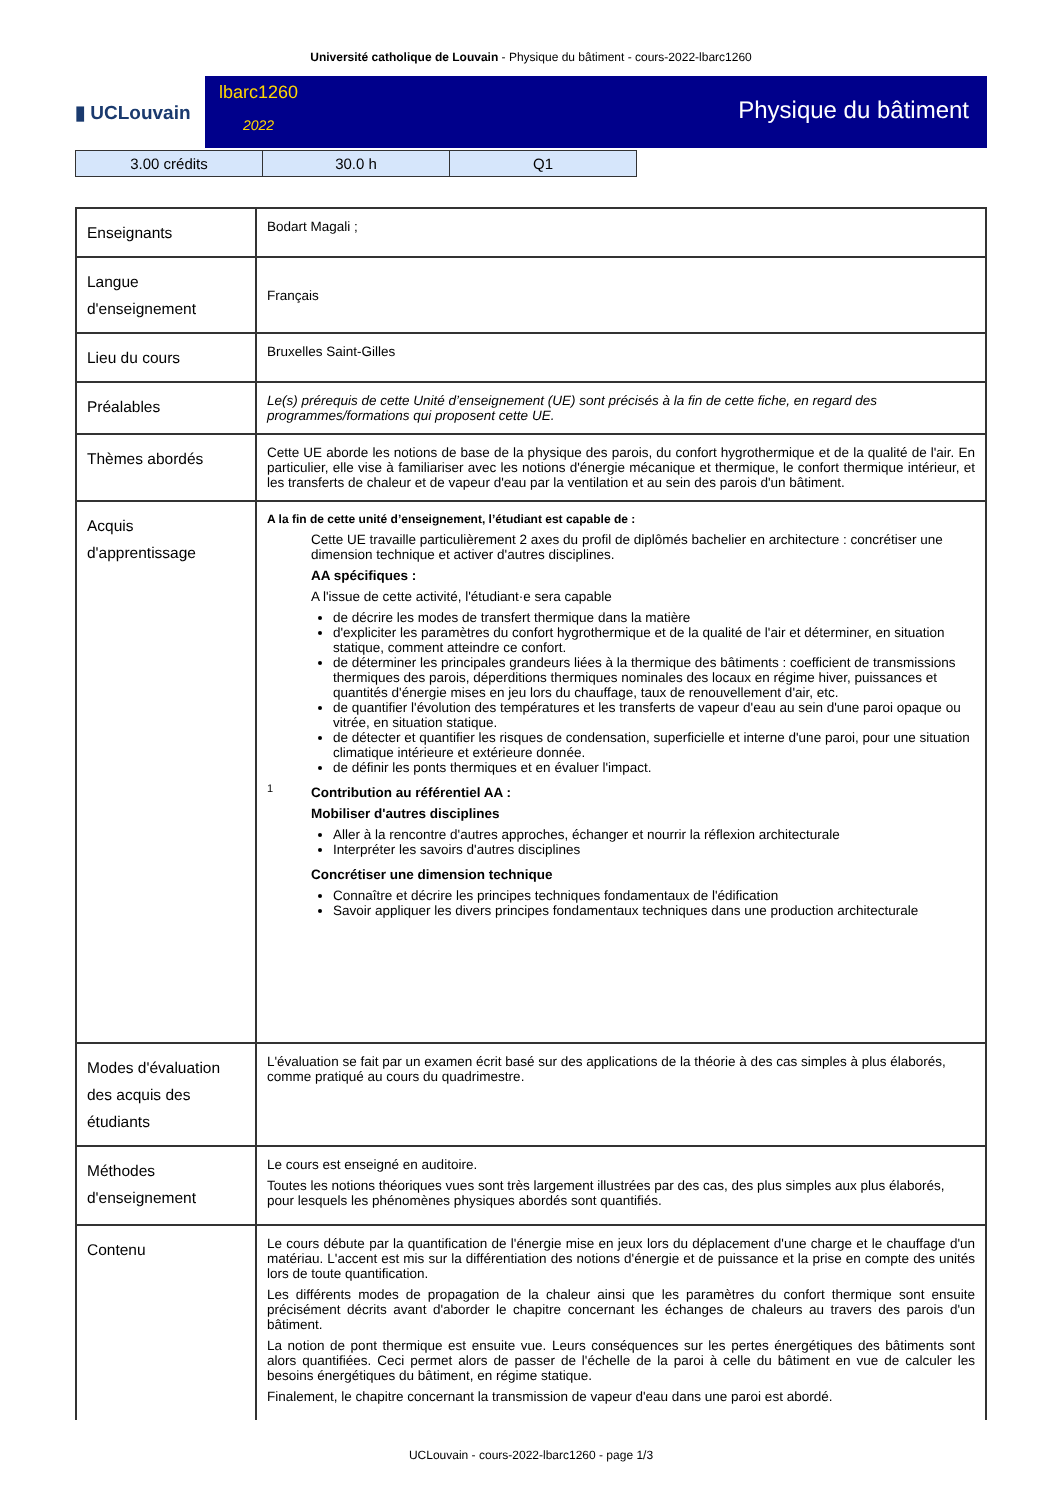Université catholique de Louvain - Physique du bâtiment - cours-2022-lbarc1260
▮ UCLouvain
lbarc1260
2022
Physique du bâtiment
| 3.00 crédits | 30.0 h | Q1 |
| Enseignants | Bodart Magali ; |
| Langue d'enseignement | Français |
| Lieu du cours | Bruxelles Saint-Gilles |
| Préalables | Le(s) prérequis de cette Unité d’enseignement (UE) sont précisés à la fin de cette fiche, en regard des programmes/formations qui proposent cette UE. |
| Thèmes abordés | Cette UE aborde les notions de base de la physique des parois, du confort hygrothermique et de la qualité de l'air. En particulier, elle vise à familiariser avec les notions d'énergie mécanique et thermique, le confort thermique intérieur, et les transferts de chaleur et de vapeur d'eau par la ventilation et au sein des parois d'un bâtiment. |
| Acquis d'apprentissage | A la fin de cette unité d’enseignement, l’étudiant est capable de : 1 Cette UE travaille particulièrement 2 axes du profil de diplômés bachelier en architecture : concrétiser une dimension technique et activer d'autres disciplines. AA spécifiques : A l'issue de cette activité, l'étudiant·e sera capable de décrire les modes de transfert thermique dans la matière d'expliciter les paramètres du confort hygrothermique et de la qualité de l'air et déterminer, en situation statique, comment atteindre ce confort. de déterminer les principales grandeurs liées à la thermique des bâtiments : coefficient de transmissions thermiques des parois, déperditions thermiques nominales des locaux en régime hiver, puissances et quantités d'énergie mises en jeu lors du chauffage, taux de renouvellement d'air, etc. de quantifier l'évolution des températures et les transferts de vapeur d'eau au sein d'une paroi opaque ou vitrée, en situation statique. de détecter et quantifier les risques de condensation, superficielle et interne d'une paroi, pour une situation climatique intérieure et extérieure donnée. de définir les ponts thermiques et en évaluer l'impact. Contribution au référentiel AA : Mobiliser d'autres disciplines Aller à la rencontre d'autres approches, échanger et nourrir la réflexion architecturale Interpréter les savoirs d'autres disciplines Concrétiser une dimension technique Connaître et décrire les principes techniques fondamentaux de l'édification Savoir appliquer les divers principes fondamentaux techniques dans une production architecturale |
| Modes d'évaluation des acquis des étudiants | L'évaluation se fait par un examen écrit basé sur des applications de la théorie à des cas simples à plus élaborés, comme pratiqué au cours du quadrimestre. |
| Méthodes d'enseignement | Le cours est enseigné en auditoire. Toutes les notions théoriques vues sont très largement illustrées par des cas, des plus simples aux plus élaborés, pour lesquels les phénomènes physiques abordés sont quantifiés. |
| Contenu | Le cours débute par la quantification de l'énergie mise en jeux lors du déplacement d'une charge et le chauffage d'un matériau. L'accent est mis sur la différentiation des notions d'énergie et de puissance et la prise en compte des unités lors de toute quantification. Les différents modes de propagation de la chaleur ainsi que les paramètres du confort thermique sont ensuite précisément décrits avant d'aborder le chapitre concernant les échanges de chaleurs au travers des parois d'un bâtiment. La notion de pont thermique est ensuite vue. Leurs conséquences sur les pertes énergétiques des bâtiments sont alors quantifiées. Ceci permet alors de passer de l'échelle de la paroi à celle du bâtiment en vue de calculer les besoins énergétiques du bâtiment, en régime statique. Finalement, le chapitre concernant la transmission de vapeur d'eau dans une paroi est abordé. |
UCLouvain - cours-2022-lbarc1260 - page 1/3